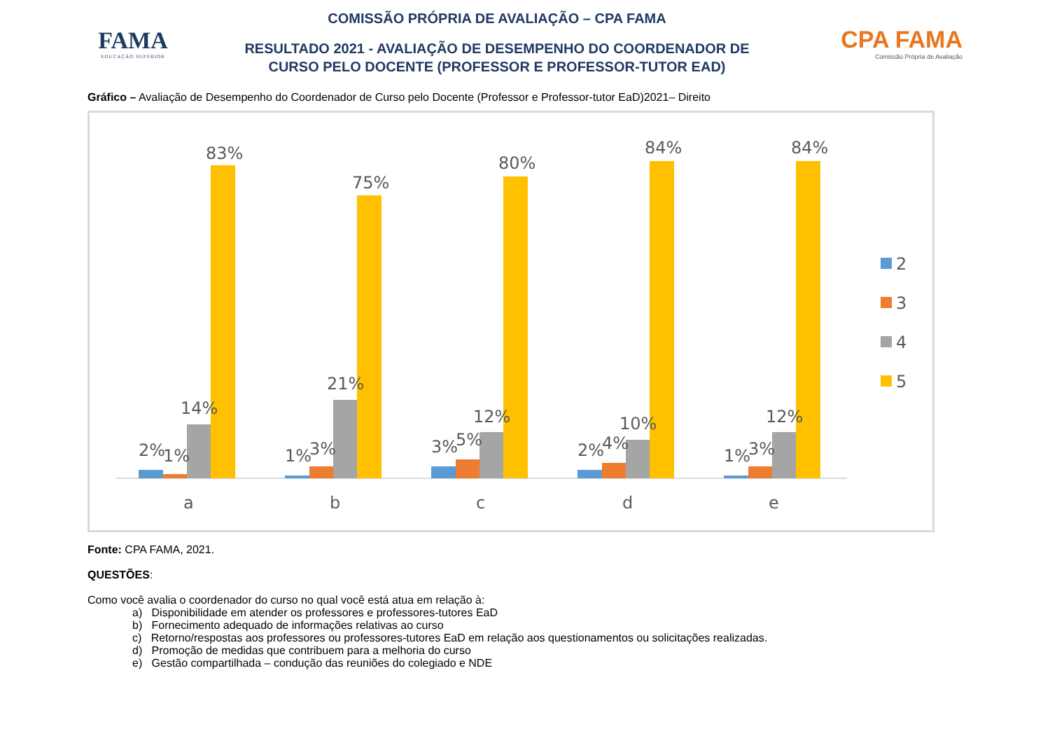FAMA
EDUCAÇÃO SUPERIOR
COMISSÃO PRÓPRIA DE AVALIAÇÃO – CPA FAMA
RESULTADO 2021 - AVALIAÇÃO DE DESEMPENHO DO COORDENADOR DE
CURSO PELO DOCENTE (PROFESSOR E PROFESSOR-TUTOR EAD)
CPA FAMA
Comissão Própria de Avaliação
Gráfico – Avaliação de Desempenho do Coordenador de Curso pelo Docente (Professor e Professor-tutor EaD)2021– Direito
2%
1%
14%
83%
a
1%
3%
21%
75%
b
3%
5%
12%
80%
c
2%
4%
10%
84%
d
1%
3%
12%
84%
e
2
3
4
5
Fonte: CPA FAMA, 2021.
QUESTÕES:
Como você avalia o coordenador do curso no qual você está atua em relação à:
a) Disponibilidade em atender os professores e professores-tutores EaD
b) Fornecimento adequado de informações relativas ao curso
c) Retorno/respostas aos professores ou professores-tutores EaD em relação aos questionamentos ou solicitações realizadas.
d) Promoção de medidas que contribuem para a melhoria do curso
e) Gestão compartilhada – condução das reuniões do colegiado e NDE